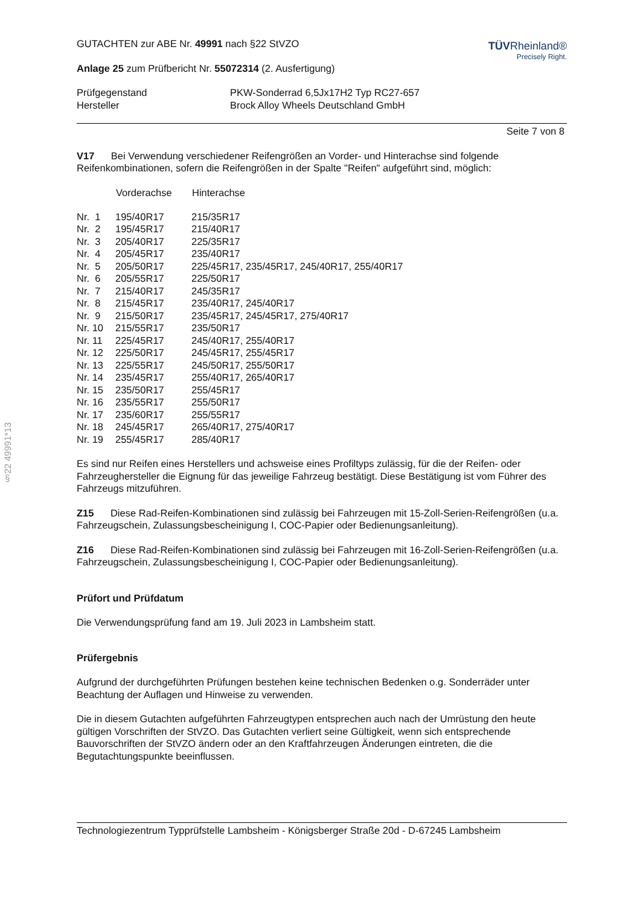§22 49991*13
GUTACHTEN zur ABE Nr. 49991 nach §22 StVZO
Anlage 25 zum Prüfbericht Nr. 55072314 (2. Ausfertigung)
TÜVRheinland®
Precisely Right.
| Prüfgegenstand | PKW-Sonderrad 6,5Jx17H2 Typ RC27-657 |
| Hersteller | Brock Alloy Wheels Deutschland GmbH |
Seite 7 von 8
V17 Bei Verwendung verschiedener Reifengrößen an Vorder- und Hinterachse sind folgende Reifenkombinationen, sofern die Reifengrößen in der Spalte "Reifen" aufgeführt sind, möglich:
| | Vorderachse | Hinterachse |
| --- | --- | --- |
| Nr. 1 | 195/40R17 | 215/35R17 |
| Nr. 2 | 195/45R17 | 215/40R17 |
| Nr. 3 | 205/40R17 | 225/35R17 |
| Nr. 4 | 205/45R17 | 235/40R17 |
| Nr. 5 | 205/50R17 | 225/45R17, 235/45R17, 245/40R17, 255/40R17 |
| Nr. 6 | 205/55R17 | 225/50R17 |
| Nr. 7 | 215/40R17 | 245/35R17 |
| Nr. 8 | 215/45R17 | 235/40R17, 245/40R17 |
| Nr. 9 | 215/50R17 | 235/45R17, 245/45R17, 275/40R17 |
| Nr. 10 | 215/55R17 | 235/50R17 |
| Nr. 11 | 225/45R17 | 245/40R17, 255/40R17 |
| Nr. 12 | 225/50R17 | 245/45R17, 255/45R17 |
| Nr. 13 | 225/55R17 | 245/50R17, 255/50R17 |
| Nr. 14 | 235/45R17 | 255/40R17, 265/40R17 |
| Nr. 15 | 235/50R17 | 255/45R17 |
| Nr. 16 | 235/55R17 | 255/50R17 |
| Nr. 17 | 235/60R17 | 255/55R17 |
| Nr. 18 | 245/45R17 | 265/40R17, 275/40R17 |
| Nr. 19 | 255/45R17 | 285/40R17 |
Es sind nur Reifen eines Herstellers und achsweise eines Profiltyps zulässig, für die der Reifen- oder Fahrzeughersteller die Eignung für das jeweilige Fahrzeug bestätigt. Diese Bestätigung ist vom Führer des Fahrzeugs mitzuführen.
Z15 Diese Rad-Reifen-Kombinationen sind zulässig bei Fahrzeugen mit 15-Zoll-Serien-Reifengrößen (u.a. Fahrzeugschein, Zulassungsbescheinigung I, COC-Papier oder Bedienungsanleitung).
Z16 Diese Rad-Reifen-Kombinationen sind zulässig bei Fahrzeugen mit 16-Zoll-Serien-Reifengrößen (u.a. Fahrzeugschein, Zulassungsbescheinigung I, COC-Papier oder Bedienungsanleitung).
Prüfort und Prüfdatum
Die Verwendungsprüfung fand am 19. Juli 2023 in Lambsheim statt.
Prüfergebnis
Aufgrund der durchgeführten Prüfungen bestehen keine technischen Bedenken o.g. Sonderräder unter Beachtung der Auflagen und Hinweise zu verwenden.
Die in diesem Gutachten aufgeführten Fahrzeugtypen entsprechen auch nach der Umrüstung den heute gültigen Vorschriften der StVZO. Das Gutachten verliert seine Gültigkeit, wenn sich entsprechende Bauvorschriften der StVZO ändern oder an den Kraftfahrzeugen Änderungen eintreten, die die Begutachtungspunkte beeinflussen.
Technologiezentrum Typprüfstelle Lambsheim - Königsberger Straße 20d - D-67245 Lambsheim